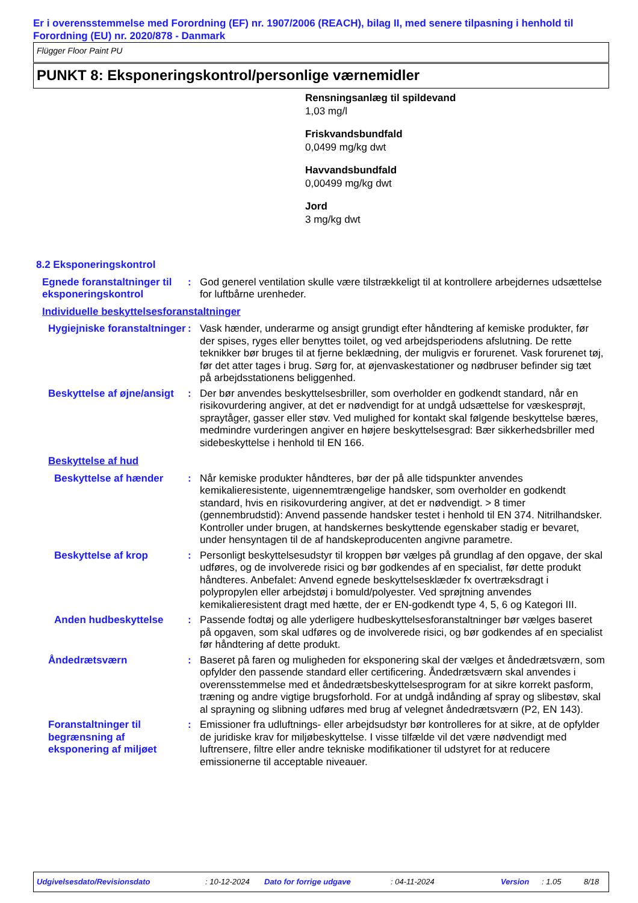Er i overensstemmelse med Forordning (EF) nr. 1907/2006 (REACH), bilag II, med senere tilpasning i henhold til Forordning (EU) nr. 2020/878 - Danmark
Flügger Floor Paint PU
PUNKT 8: Eksponeringskontrol/personlige værnemidler
Rensningsanlæg til spildevand
1,03 mg/l
Friskvandsbundfald
0,0499 mg/kg dwt
Havvandsbundfald
0,00499 mg/kg dwt
Jord
3 mg/kg dwt
8.2 Eksponeringskontrol
Egnede foranstaltninger til eksponeringskontrol
: God generel ventilation skulle være tilstrækkeligt til at kontrollere arbejdernes udsættelse for luftbårne urenheder.
Individuelle beskyttelsesforanstaltninger
Hygiejniske foranstaltninger
: Vask hænder, underarme og ansigt grundigt efter håndtering af kemiske produkter, før der spises, ryges eller benyttes toilet, og ved arbejdsperiodens afslutning. De rette teknikker bør bruges til at fjerne beklædning, der muligvis er forurenet. Vask forurenet tøj, før det atter tages i brug. Sørg for, at øjenvaskestationer og nødbruser befinder sig tæt på arbejdsstationens beliggenhed.
Beskyttelse af øjne/ansigt
: Der bør anvendes beskyttelsesbriller, som overholder en godkendt standard, når en risikovurdering angiver, at det er nødvendigt for at undgå udsættelse for væskesprøjt, spraytåger, gasser eller støv. Ved mulighed for kontakt skal følgende beskyttelse bæres, medmindre vurderingen angiver en højere beskyttelsesgrad: Bær sikkerhedsbriller med sidebeskyttelse i henhold til EN 166.
Beskyttelse af hud
Beskyttelse af hænder : Når kemiske produkter håndteres, bør der på alle tidspunkter anvendes kemikalieresistente, uigennemtrængelige handsker, som overholder en godkendt standard, hvis en risikovurdering angiver, at det er nødvendigt. > 8 timer (gennembrudstid): Anvend passende handsker testet i henhold til EN 374. Nitrilhandsker.
Kontroller under brugen, at handskernes beskyttende egenskaber stadig er bevaret, under hensyntagen til de af handskeproducenten angivne parametre.
Beskyttelse af krop : Personligt beskyttelsesudstyr til kroppen bør vælges på grundlag af den opgave, der skal udføres, og de involverede risici og bør godkendes af en specialist, før dette produkt håndteres. Anbefalet: Anvend egnede beskyttelsesklæder fx overtræksdragt i polypropylen eller arbejdstøj i bomuld/polyester. Ved sprøjtning anvendes kemikalieresistent dragt med hætte, der er EN-godkendt type 4, 5, 6 og Kategori III.
Anden hudbeskyttelse : Passende fodtøj og alle yderligere hudbeskyttelsesforanstaltninger bør vælges baseret på opgaven, som skal udføres og de involverede risici, og bør godkendes af en specialist før håndtering af dette produkt.
Åndedrætsværn : Baseret på faren og muligheden for eksponering skal der vælges et åndedrætsværn, som opfylder den passende standard eller certificering. Åndedrætsværn skal anvendes i overensstemmelse med et åndedrætsbeskyttelsesprogram for at sikre korrekt pasform, træning og andre vigtige brugsforhold. For at undgå indånding af spray og slibestøv, skal al sprayning og slibning udføres med brug af velegnet åndedrætsværn (P2, EN 143).
Foranstaltninger til begrænsning af eksponering af miljøet
: Emissioner fra udluftnings- eller arbejdsudstyr bør kontrolleres for at sikre, at de opfylder de juridiske krav for miljøbeskyttelse. I visse tilfælde vil det være nødvendigt med luftrensere, filtre eller andre tekniske modifikationer til udstyret for at reducere emissionerne til acceptable niveauer.
Udgivelsesdato/Revisionsdato : 10-12-2024 Dato for forrige udgave : 04-11-2024 Version : 1.05 8/18